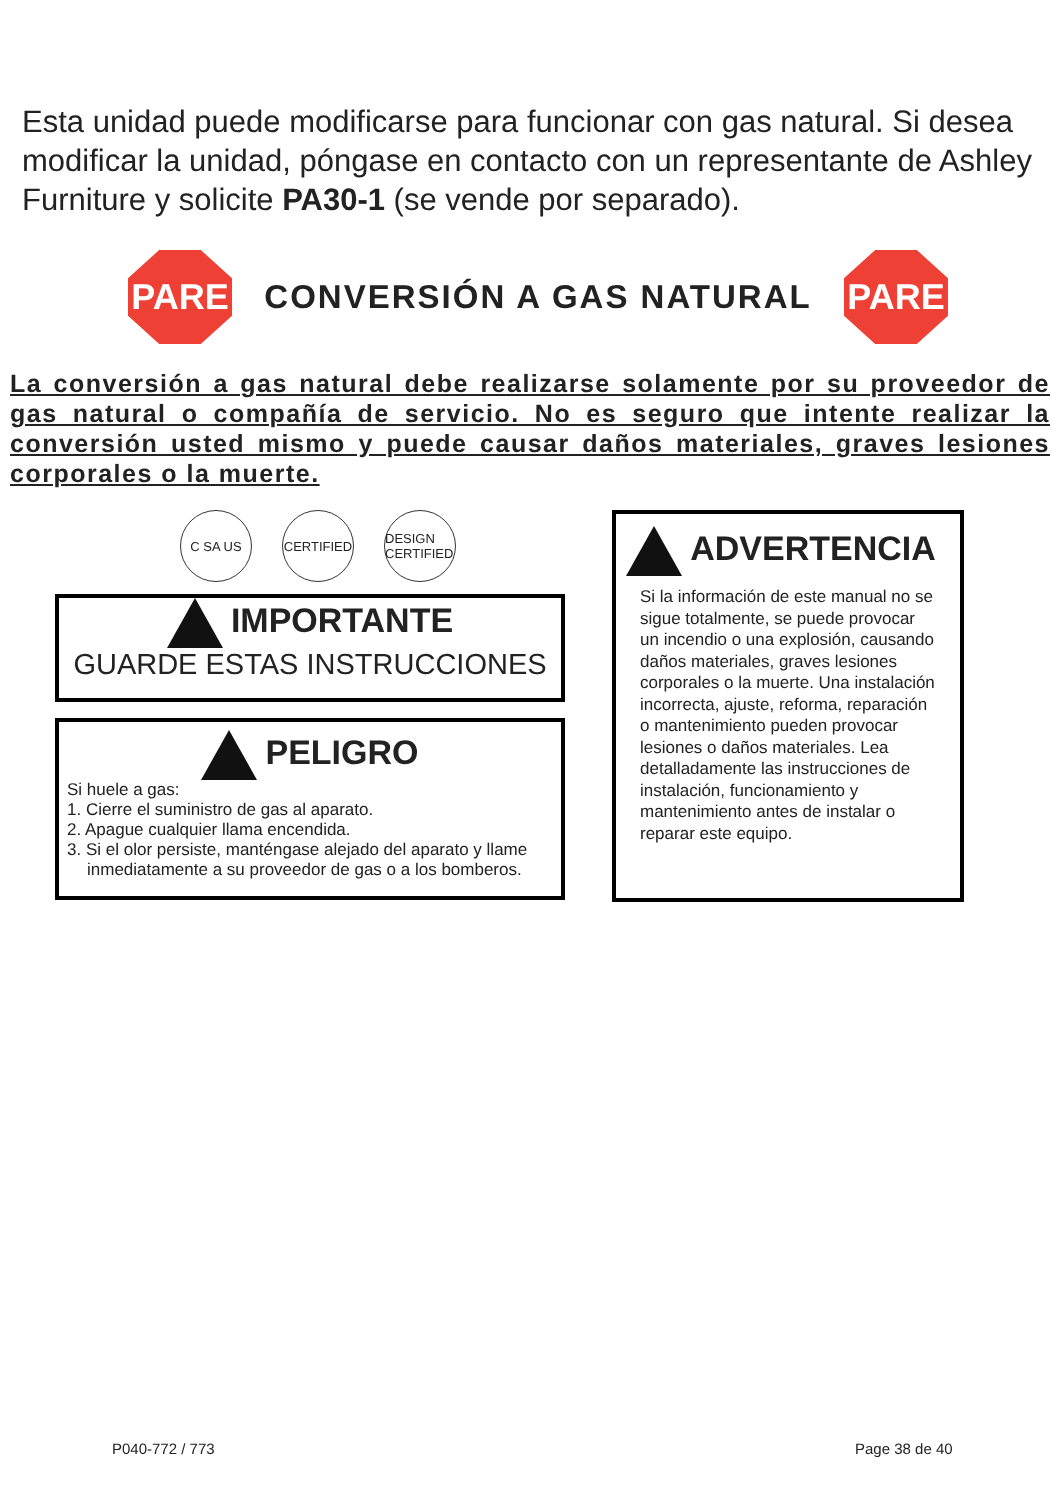Esta unidad puede modificarse para funcionar con gas natural. Si desea modificar la unidad, póngase en contacto con un representante de Ashley Furniture y solicite PA30-1 (se vende por separado).
PARE
CONVERSIÓN A GAS NATURAL
PARE
La conversión a gas natural debe realizarse solamente por su proveedor de gas natural o compañía de servicio. No es seguro que intente realizar la conversión usted mismo y puede causar daños materiales, graves lesiones corporales o la muerte.
C SA US CERTIFIED
DESIGN CERTIFIED
IMPORTANTE
GUARDE ESTAS INSTRUCCIONES
PELIGRO
Si huele a gas:
1. Cierre el suministro de gas al aparato.
2. Apague cualquier llama encendida.
3. Si el olor persiste, manténgase alejado del aparato y llame inmediatamente a su proveedor de gas o a los bomberos.
ADVERTENCIA
Si la información de este manual no se sigue totalmente, se puede provocar un incendio o una explosión, causando daños materiales, graves lesiones corporales o la muerte. Una instalación incorrecta, ajuste, reforma, reparación o mantenimiento pueden provocar lesiones o daños materiales. Lea detalladamente las instrucciones de instalación, funcionamiento y mantenimiento antes de instalar o reparar este equipo.
P040-772 / 773 Page 38 de 40